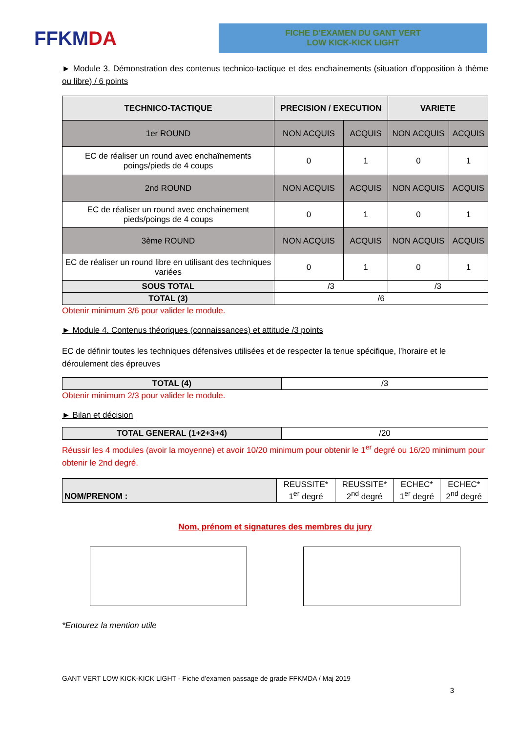FFKM DA
FICHE D’EXAMEN DU GANT VERT
LOW KICK-KICK LIGHT
► Module 3. Démonstration des contenus technico-tactique et des enchainements (situation d’opposition à thème ou libre) / 6 points
| TECHNICO-TACTIQUE | PRECISION / EXECUTION | | VARIETE | |
| --- | --- | --- | --- | --- |
| 1er ROUND | NON ACQUIS | ACQUIS | NON ACQUIS | ACQUIS |
| EC de réaliser un round avec enchaînements poings/pieds de 4 coups | 0 | 1 | 0 | 1 |
| 2nd ROUND | NON ACQUIS | ACQUIS | NON ACQUIS | ACQUIS |
| EC de réaliser un round avec enchainement pieds/poings de 4 coups | 0 | 1 | 0 | 1 |
| 3ème ROUND | NON ACQUIS | ACQUIS | NON ACQUIS | ACQUIS |
| EC de réaliser un round libre en utilisant des techniques variées | 0 | 1 | 0 | 1 |
| SOUS TOTAL | /3 | | /3 | |
| TOTAL (3) | /6 | | | |
Obtenir minimum 3/6 pour valider le module.
► Module 4. Contenus théoriques (connaissances) et attitude /3 points
EC de définir toutes les techniques défensives utilisées et de respecter la tenue spécifique, l’horaire et le déroulement des épreuves
| TOTAL (4) | /3 |
Obtenir minimum 2/3 pour valider le module.
► Bilan et décision
| TOTAL GENERAL (1+2+3+4) | /20 |
Réussir les 4 modules (avoir la moyenne) et avoir 10/20 minimum pour obtenir le 1<sup>er</sup> degré ou 16/20 minimum pour obtenir le 2nd degré.
| NOM/PRENOM : | REUSSITE* 1<sup>er</sup> degré | REUSSITE* 2<sup>nd</sup> degré | ECHEC* 1<sup>er</sup> degré | ECHEC* 2<sup>nd</sup> degré |
Nom, prénom et signatures des membres du jury
*Entourez la mention utile
GANT VERT LOW KICK-KICK LIGHT - Fiche d’examen passage de grade FFKMDA / Maj 2019
3